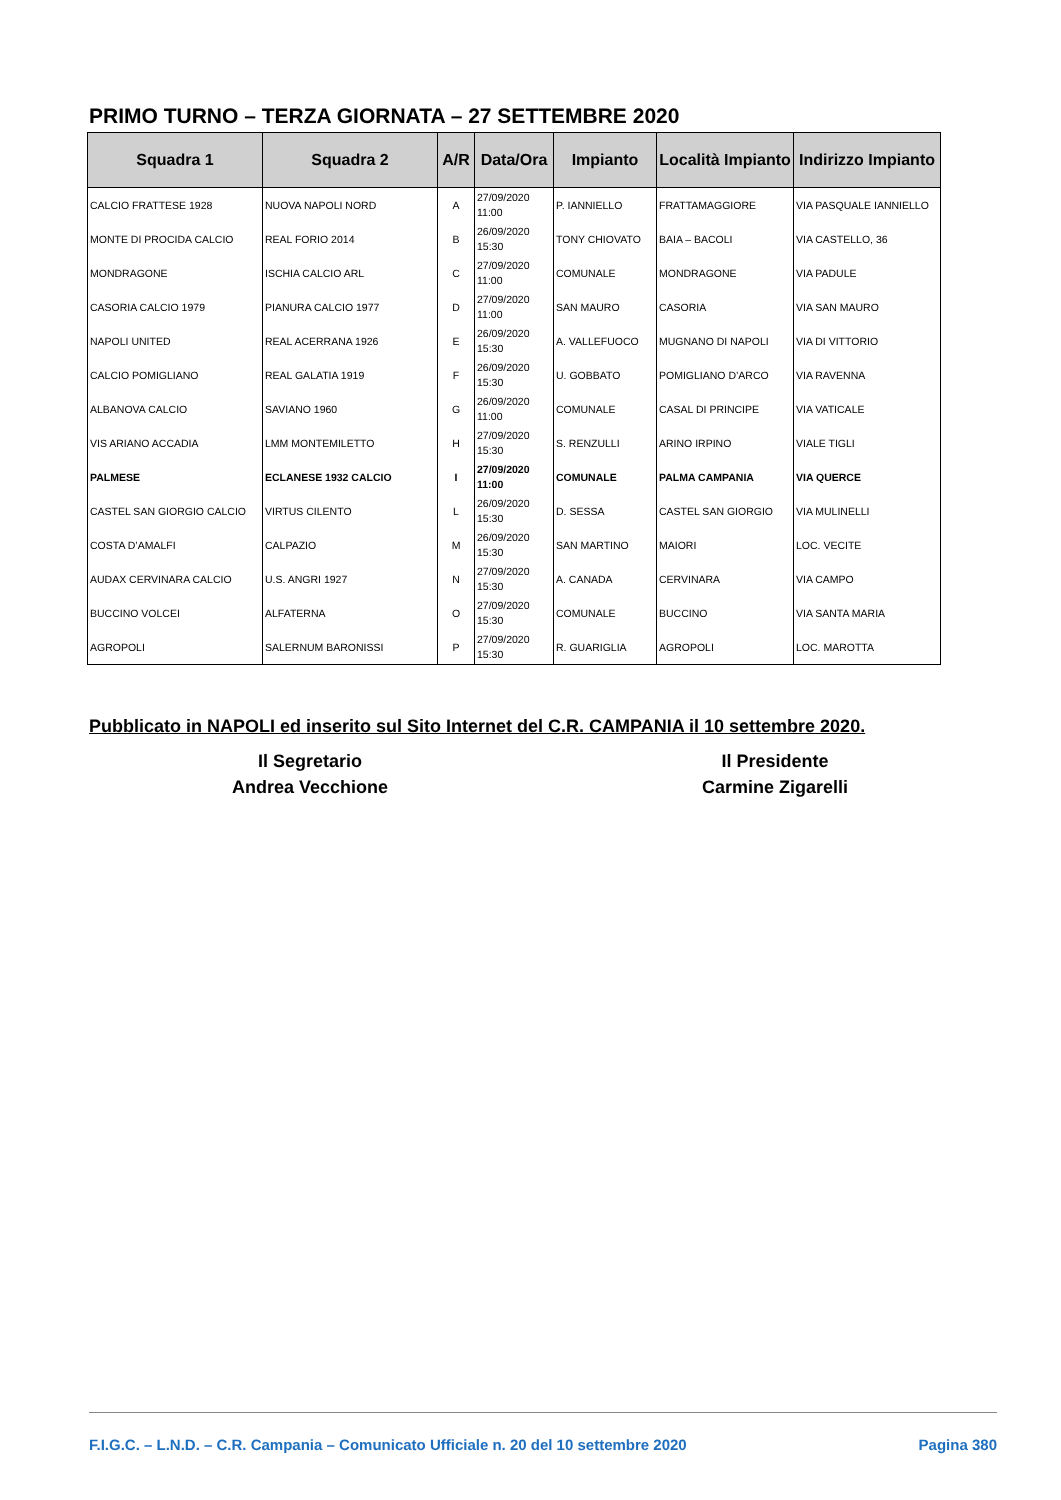PRIMO TURNO – TERZA GIORNATA – 27 SETTEMBRE 2020
| Squadra 1 | Squadra 2 | A/R | Data/Ora | Impianto | Località Impianto | Indirizzo Impianto |
| --- | --- | --- | --- | --- | --- | --- |
| CALCIO FRATTESE 1928 | NUOVA NAPOLI NORD | A | 27/09/2020 11:00 | P. IANNIELLO | FRATTAMAGGIORE | VIA PASQUALE IANNIELLO |
| MONTE DI PROCIDA CALCIO | REAL FORIO 2014 | B | 26/09/2020 15:30 | TONY CHIOVATO | BAIA – BACOLI | VIA CASTELLO, 36 |
| MONDRAGONE | ISCHIA CALCIO ARL | C | 27/09/2020 11:00 | COMUNALE | MONDRAGONE | VIA PADULE |
| CASORIA CALCIO 1979 | PIANURA CALCIO 1977 | D | 27/09/2020 11:00 | SAN MAURO | CASORIA | VIA SAN MAURO |
| NAPOLI UNITED | REAL ACERRANA 1926 | E | 26/09/2020 15:30 | A. VALLEFUOCO | MUGNANO DI NAPOLI | VIA DI VITTORIO |
| CALCIO POMIGLIANO | REAL GALATIA 1919 | F | 26/09/2020 15:30 | U. GOBBATO | POMIGLIANO D’ARCO | VIA RAVENNA |
| ALBANOVA CALCIO | SAVIANO 1960 | G | 26/09/2020 11:00 | COMUNALE | CASAL DI PRINCIPE | VIA VATICALE |
| VIS ARIANO ACCADIA | LMM MONTEMILETTO | H | 27/09/2020 15:30 | S. RENZULLI | ARINO IRPINO | VIALE TIGLI |
| PALMESE | ECLANESE 1932 CALCIO | I | 27/09/2020 11:00 | COMUNALE | PALMA CAMPANIA | VIA QUERCE |
| CASTEL SAN GIORGIO CALCIO | VIRTUS CILENTO | L | 26/09/2020 15:30 | D. SESSA | CASTEL SAN GIORGIO | VIA MULINELLI |
| COSTA D’AMALFI | CALPAZIO | M | 26/09/2020 15:30 | SAN MARTINO | MAIORI | LOC. VECITE |
| AUDAX CERVINARA CALCIO | U.S. ANGRI 1927 | N | 27/09/2020 15:30 | A. CANADA | CERVINARA | VIA CAMPO |
| BUCCINO VOLCEI | ALFATERNA | O | 27/09/2020 15:30 | COMUNALE | BUCCINO | VIA SANTA MARIA |
| AGROPOLI | SALERNUM BARONISSI | P | 27/09/2020 15:30 | R. GUARIGLIA | AGROPOLI | LOC. MAROTTA |
Pubblicato in NAPOLI ed inserito sul Sito Internet del C.R. CAMPANIA il 10 settembre 2020.
Il Segretario
Andrea Vecchione
Il Presidente
Carmine Zigarelli
F.I.G.C. – L.N.D. – C.R. Campania – Comunicato Ufficiale n. 20 del 10 settembre 2020 Pagina 380